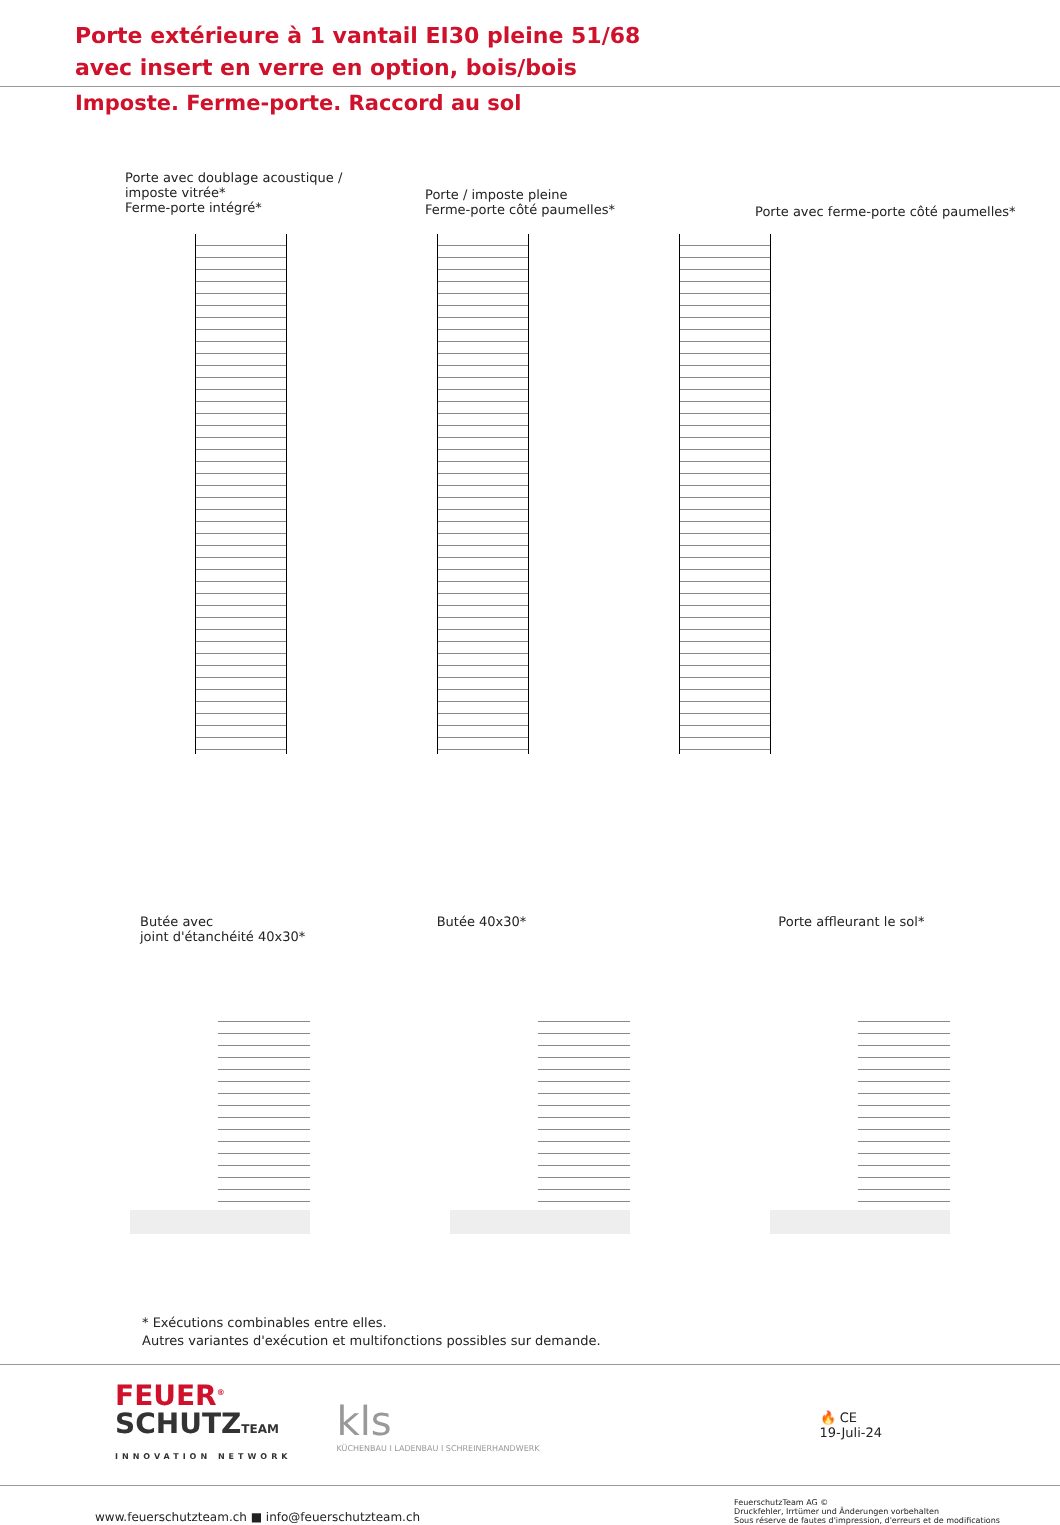Porte extérieure à 1 vantail EI30 pleine 51/68
avec insert en verre en option, bois/bois
Imposte. Ferme-porte. Raccord au sol
Porte avec doublage acoustique /
imposte vitrée*
Ferme-porte intégré*
Porte / imposte pleine
Ferme-porte côté paumelles*
Porte avec ferme-porte côté paumelles*
68 20 ≥ 100 ≥ 150 20 68
Butée avec
joint d'étanchéité 40x30*
Butée 40x30* Porte affleurant le sol*
* Exécutions combinables entre elles.
Autres variantes d'exécution et multifonctions possibles sur demande.
FEUER<sup>®</sup>
SCHUTZ TEAM
INNOVATION NETWORK
kls
KÜCHENBAU I LADENBAU I SCHREINERHANDWERK
🔥 CE
19-Juli-24
www.feuerschutzteam.ch ■ info@feuerschutzteam.ch
FeuerschutzTeam AG ©
Druckfehler, Irrtümer und Änderungen vorbehalten
Sous réserve de fautes d'impression, d'erreurs et de modifications